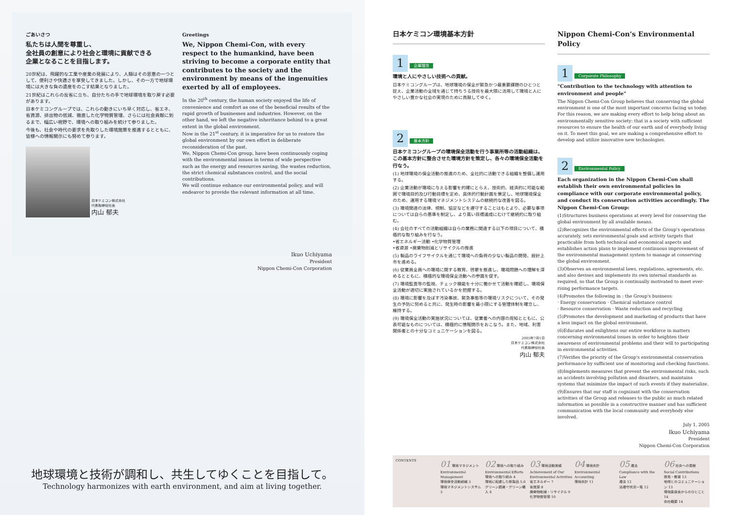ごあいさつ
私たちは人間を尊重し、
全社員の創意により社会と環境に貢献できる
企業となることを目指します。
20世紀は、飛躍的な工業や産業の発展により、人類はその恩恵の一つとして、便利さや快適さを享受してきました。しかし、その一方で地球環境には大きな負の遺産をのこす結果となりました。
21世紀はこれらの反省に立ち、自分たちの手で地球環境を取り戻す必要があります。
日本ケミコングループでは、これらの動きにいち早く対応し、省エネ、省資源、排出物の低減、徹底した化学物質管理、さらには社会貢献に到るまで、幅広い視野で、環境への取り組みを続けて参りました。
今後も、社会や時代の要求を先取りした環境施策を推進するとともに、皆様への情報開示にも努めて参ります。
日本ケミコン株式会社
代表取締役社長
内山 郁夫
Greetings
We, Nippon Chemi-Con, with every respect to the humankind, have been striving to become a corporate entity that contributes to the society and the environment by means of the ingenuities exerted by all of employees.
In the 20<sup>th</sup> century, the human society enjoyed the life of convenience and comfort as one of the beneficial results of the rapid growth of businesses and industries. However, on the other hand, we left the negative inheritance behind to a great extent in the global environment.
Now in the 21<sup>st</sup> century, it is imperative for us to restore the global environment by our own effort in deliberate reconsideration of the past.
We, Nippon Chemi-Con group, have been continuously coping with the environmental issues in terms of wide perspective such as the energy and resources saving, the wastes reduction, the strict chemical substances control, and the social contributions.
We will continue enhance our environmental policy, and will endeavor to provide the relevant information at all time.
Ikuo Uchiyama
President
Nippon Chemi-Con Corporation
地球環境と技術が調和し、共生してゆくことを目指して。
Technology harmonizes with earth environment, and aim at living together.
日本ケミコン環境基本方針
1 企業理念
環境と人にやさしい技術への貢献。
日本ケミコングループは、地球環境の保全が緊急かつ最重要課題のひとつと捉え、企業活動の全域を通じて持ちうる技術を最大限に活用して環境と人にやさしい豊かな社会の実現のために貢献してゆく。
2 基本方針
日本ケミコングループの環境保全活動を行う事業所等の活動組織は、この基本方針に整合させた環境方針を策定し、各々の環境保全活動を行なう。
(1) 地球環境の保全活動の推進のため、全社的に活動できる組織を整備し運用する。
(2) 企業活動が環境に与える影響を的確にとらえ、技術的、経済的に可能な範囲で環境目的及び行動目標を定め、具体的行動計画を策定し、地球環境保全のため、運用する環境マネジメントシステムの継続的な改善を図る。
(3) 環境関連の法律、規制、協定などを遵守することはもとより、必要な事項については自らの基準を制定し、より高い目標達成にむけて継続的に取り組む。
(4) 会社のすべての活動組織は自らの業務に関連する以下の項目について、積極的な取り組みを行なう。
•省エネルギー活動 •化学物質管理
•省資源 •廃棄物削減とリサイクルの推進
(5) 製品のライフサイクルを通じて環境への負荷の少ない製品の開発、設計上市を進める。
(6) 従業員全員への環境に関する教育、啓蒙を推進し、環境問題への理解を深めるとともに、積極的な環境保全活動への参画を促す。
(7) 環境監査等の監視、チェック機能を十分に働かせて活動を確認し、環境保全活動が適切に実施されているかを把握する。
(8) 環境に影響を及ぼす汚染事故、緊急事態等の環境リスクについて、その発生の予防に努めると共に、発生時の影響を最小限にする管理体制を確立し、維持する。
(9) 環境保全活動の実施状況については、従業者への内容の周知とともに、公表可能なものについては、積極的に情報開示をおこなう。また、地域、利害関係者との十分なコミュニケーションを図る。
2005年7月1日
日本ケミコン株式会社
代表取締役社長
内山 郁夫
Nippon Chemi-Con's Environmental Policy
1 Corporate Philosophy
"Contribution to the technology with attention to environment and people"
The Nippon Chemi-Con Group believes that conserving the global environment is one of the most important concerns facing us today. For this reason, we are making every effort to help bring about an environmentally sensitive society: that is a society with sufficient resources to ensure the health of our earth and of everybody living on it. To meet this goal, we are making a comprehensive effort to develop and utilize innovative new technologies.
2 Environmental Policy
Each organization in the Nippon Chemi-Con shall establish their own environmental policies in compliance with our corporate environmental policy, and conduct its conservation activities accordingly. The Nippon Chemi-Con Group:
(1)Structures business operations at every level for conserving the global environment by all available means.
(2)Recognizes the environmental effects of the Group's operations accurately, sets environmental goals and activity targets that practicable from both technical and economical aspects and establishes action plans to implement continuous improvement of the environmental management system to manage at conserving the global environment.
(3)Observes an environmental laws, regulations, agreements, etc. and also devises and implements its own internal standards as required, so that the Group is continually motivated to meet ever-rising performance targets.
(4)Promotes the following in : the Group's business:
· Energy conservation · Chemical substance control
· Resource conservation · Waste reduction and recycling
(5)Promotes the development and marketing of products that have a less impact on the global environment.
(6)Educates and enlightens our entire workforce in matters concerning environmental issues in order to heighten their awareness of environmental problems and their will to participating in environmental activities.
(7)Verifies the priority of the Group's environmental conservation performance by sufficient use of monitoring and checking functions.
(8)Implements measures that prevent the environmental risks, such as accidents involving pollution and disasters, and maintains systems that minimize the impact of such events if they materialize.
(9)Ensures that our staff is cognizant with the conservation activities of the Group and releases to the public as much related information as possible in a constructive manner and has sufficient communication with the local community and everybody else involved.
July 1, 2005
Ikuo Uchiyama
President
Nippon Chemi-Con Corporation
CONTENTS
01 環境マネジメント
Environmental Management
環境保全活動組織 3
環境マネジメントシステム 3
02 環境への取り組み
Environmental Efforts
環境への取り組み 4
環境に配慮した新製品 5.6
グリーン調達・グリーン購入 6
03 環境活動実績
Achievement of Our Environmental Activities
省エネルギー 7
省資源 8
廃棄物削減・リサイクル 9
化学物質管理 10
04 環境会計
Environmental Accounting
環境会計 11
05 遵法
Compliance with the Law
遵法 12
法遵守状況一覧 12
06 社会への貢献
Social Contributions
啓発・教育 13
地域とのコミュニケーション 13
環境委員長からのひとこと 14
会社概要 14